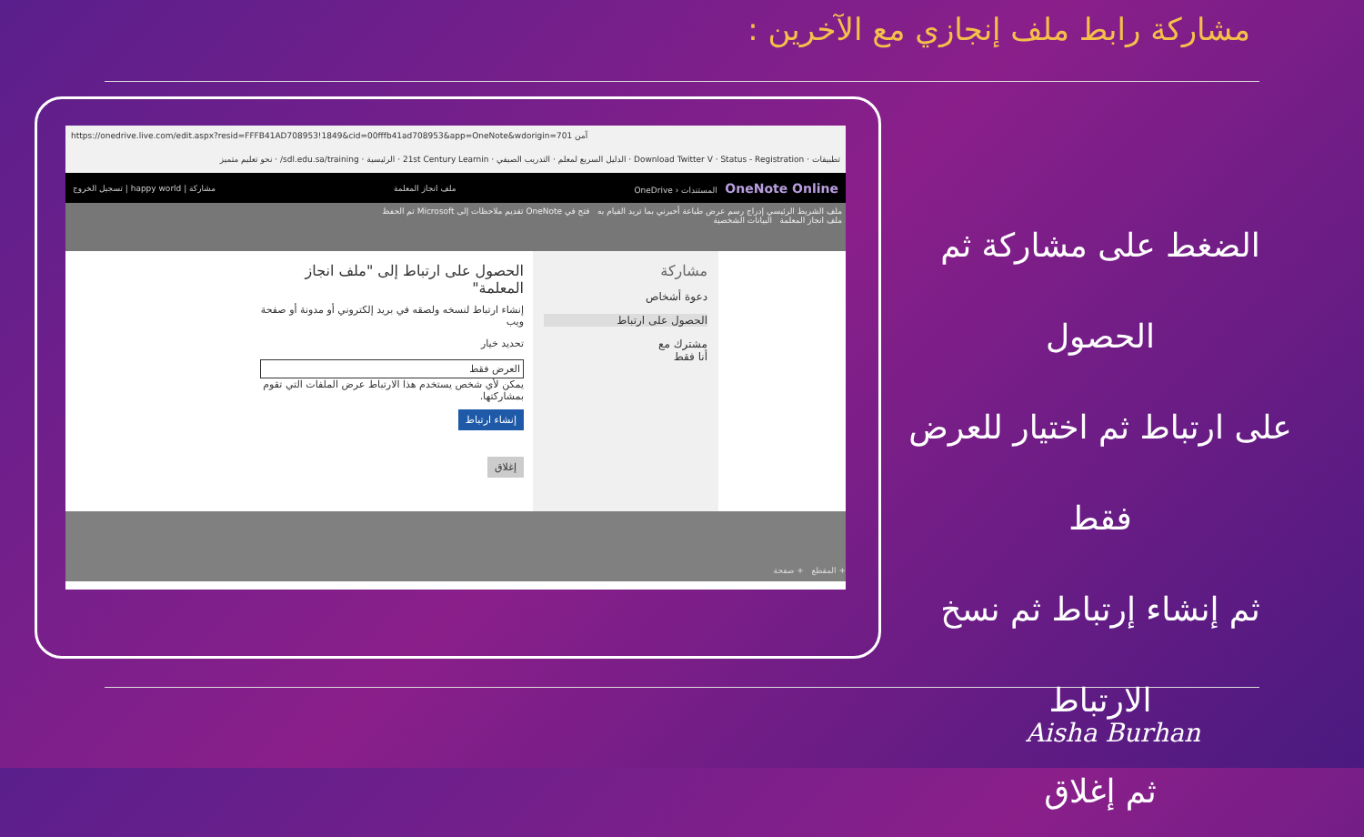مشاركة رابط ملف إنجازي مع الآخرين :
https://onedrive.live.com/edit.aspx?resid=FFFB41AD708953!1849&cid=00fffb41ad708953&app=OneNote&wdorigin=701 آمن
تطبيقات · Download Twitter V · Status - Registration · الدليل السريع لمعلم · التدريب الصيفي · 21st Century Learnin · الرئيسية · sdl.edu.sa/training/ · نحو تعليم متميز
تسجيل الخروج | happy world | مشاركة ملف انجاز المعلمة OneDrive › المستندات OneNote Online
ملف الشريط الرئيسي إدراج رسم عرض طباعة أخبرني بما تريد القيام به فتح في OneNote تقديم ملاحظات إلى Microsoft تم الحفظ
ملف انجاز المعلمة البيانات الشخصية
مشاركة
دعوة أشخاص
الحصول على ارتباط
مشترك مع
أنا فقط
الحصول على ارتباط إلى "ملف انجاز المعلمة"
إنشاء ارتباط لنسخه ولصقه في بريد إلكتروني أو مدونة أو صفحة ويب
تحديد خيار
العرض فقط
يمكن لأي شخص يستخدم هذا الارتباط عرض الملفات التي تقوم بمشاركتها.
إنشاء ارتباط
إغلاق
+ المقطع + صفحة
الضغط على مشاركة ثم الحصول
على ارتباط ثم اختيار للعرض فقط
ثم إنشاء إرتباط ثم نسخ الارتباط
ثم إغلاق
Aisha Burhan